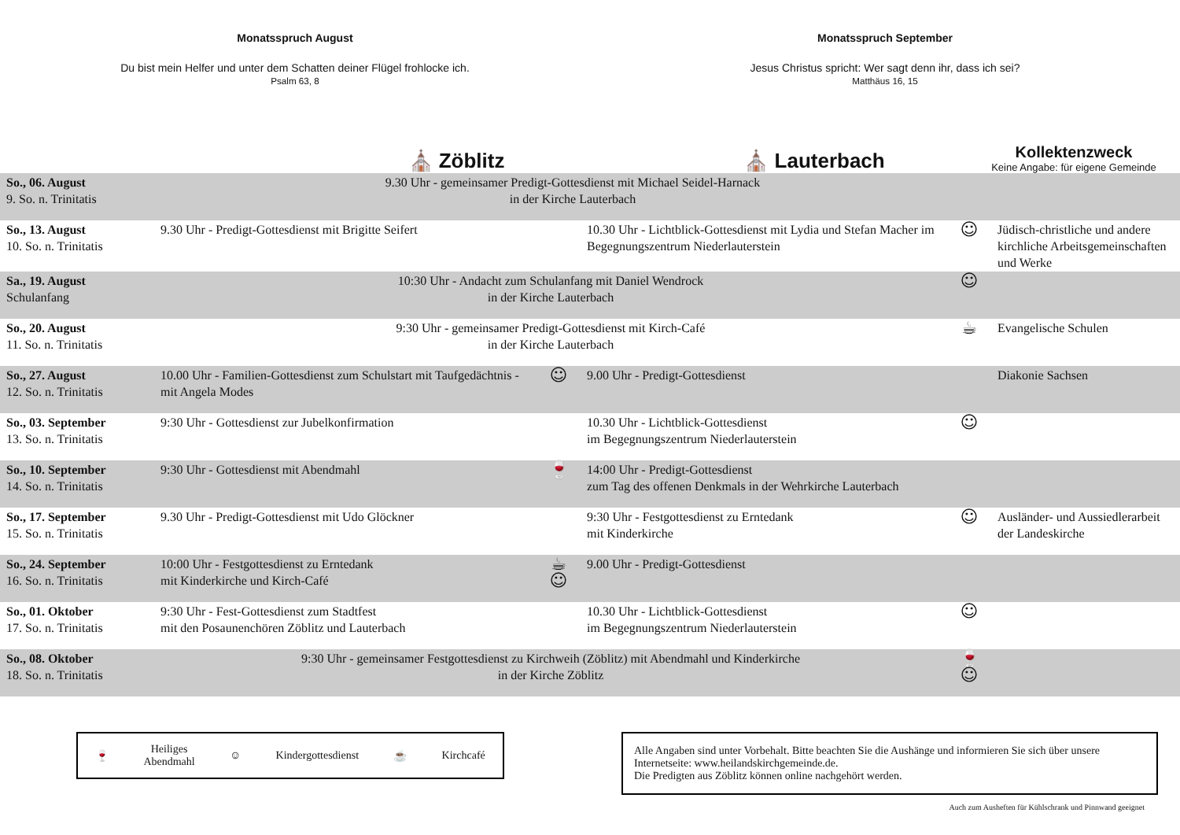Monatsspruch August
Du bist mein Helfer und unter dem Schatten deiner Flügel frohlocke ich.
Psalm 63, 8
Monatsspruch September
Jesus Christus spricht: Wer sagt denn ihr, dass ich sei?
Matthäus 16, 15
⛪ Zöblitz
⛪ Lauterbach
Kollektenzweck
Keine Angabe: für eigene Gemeinde
| So., 06. August 9. So. n. Trinitatis | 9.30 Uhr - gemeinsamer Predigt-Gottesdienst mit Michael Seidel-Harnack in der Kirche Lauterbach | | | | |
| So., 13. August 10. So. n. Trinitatis | 9.30 Uhr - Predigt-Gottesdienst mit Brigitte Seifert | | 10.30 Uhr - Lichtblick-Gottesdienst mit Lydia und Stefan Macher im Begegnungszentrum Niederlauterstein | ☺ | Jüdisch-christliche und andere kirchliche Arbeitsgemeinschaften und Werke |
| Sa., 19. August Schulanfang | 10:30 Uhr - Andacht zum Schulanfang mit Daniel Wendrock in der Kirche Lauterbach | | | ☺ | |
| So., 20. August 11. So. n. Trinitatis | 9:30 Uhr - gemeinsamer Predigt-Gottesdienst mit Kirch-Café in der Kirche Lauterbach | | | ☕ | Evangelische Schulen |
| So., 27. August 12. So. n. Trinitatis | 10.00 Uhr - Familien-Gottesdienst zum Schulstart mit Taufgedächtnis - mit Angela Modes | ☺ | 9.00 Uhr - Predigt-Gottesdienst | | Diakonie Sachsen |
| So., 03. September 13. So. n. Trinitatis | 9:30 Uhr - Gottesdienst zur Jubelkonfirmation | | 10.30 Uhr - Lichtblick-Gottesdienst im Begegnungszentrum Niederlauterstein | ☺ | |
| So., 10. September 14. So. n. Trinitatis | 9:30 Uhr - Gottesdienst mit Abendmahl | 🍷 | 14:00 Uhr - Predigt-Gottesdienst zum Tag des offenen Denkmals in der Wehrkirche Lauterbach | | |
| So., 17. September 15. So. n. Trinitatis | 9.30 Uhr - Predigt-Gottesdienst mit Udo Glöckner | | 9:30 Uhr - Festgottesdienst zu Erntedank mit Kinderkirche | ☺ | Ausländer- und Aussiedlerarbeit der Landeskirche |
| So., 24. September 16. So. n. Trinitatis | 10:00 Uhr - Festgottesdienst zu Erntedank mit Kinderkirche und Kirch-Café | ☕☺ | 9.00 Uhr - Predigt-Gottesdienst | | |
| So., 01. Oktober 17. So. n. Trinitatis | 9:30 Uhr - Fest-Gottesdienst zum Stadtfest mit den Posaunenchören Zöblitz und Lauterbach | | 10.30 Uhr - Lichtblick-Gottesdienst im Begegnungszentrum Niederlauterstein | ☺ | |
| So., 08. Oktober 18. So. n. Trinitatis | 9:30 Uhr - gemeinsamer Festgottesdienst zu Kirchweih (Zöblitz) mit Abendmahl und Kinderkirche in der Kirche Zöblitz | | | 🍷☺ | |
🍷 Heiliges
Abendmahl ☺ Kindergottesdienst ☕ Kirchcafé
Alle Angaben sind unter Vorbehalt. Bitte beachten Sie die Aushänge und informieren Sie sich über unsere Internetseite: www.heilandskirchgemeinde.de.
Die Predigten aus Zöblitz können online nachgehört werden.
Auch zum Ausheften für Kühlschrank und Pinnwand geeignet